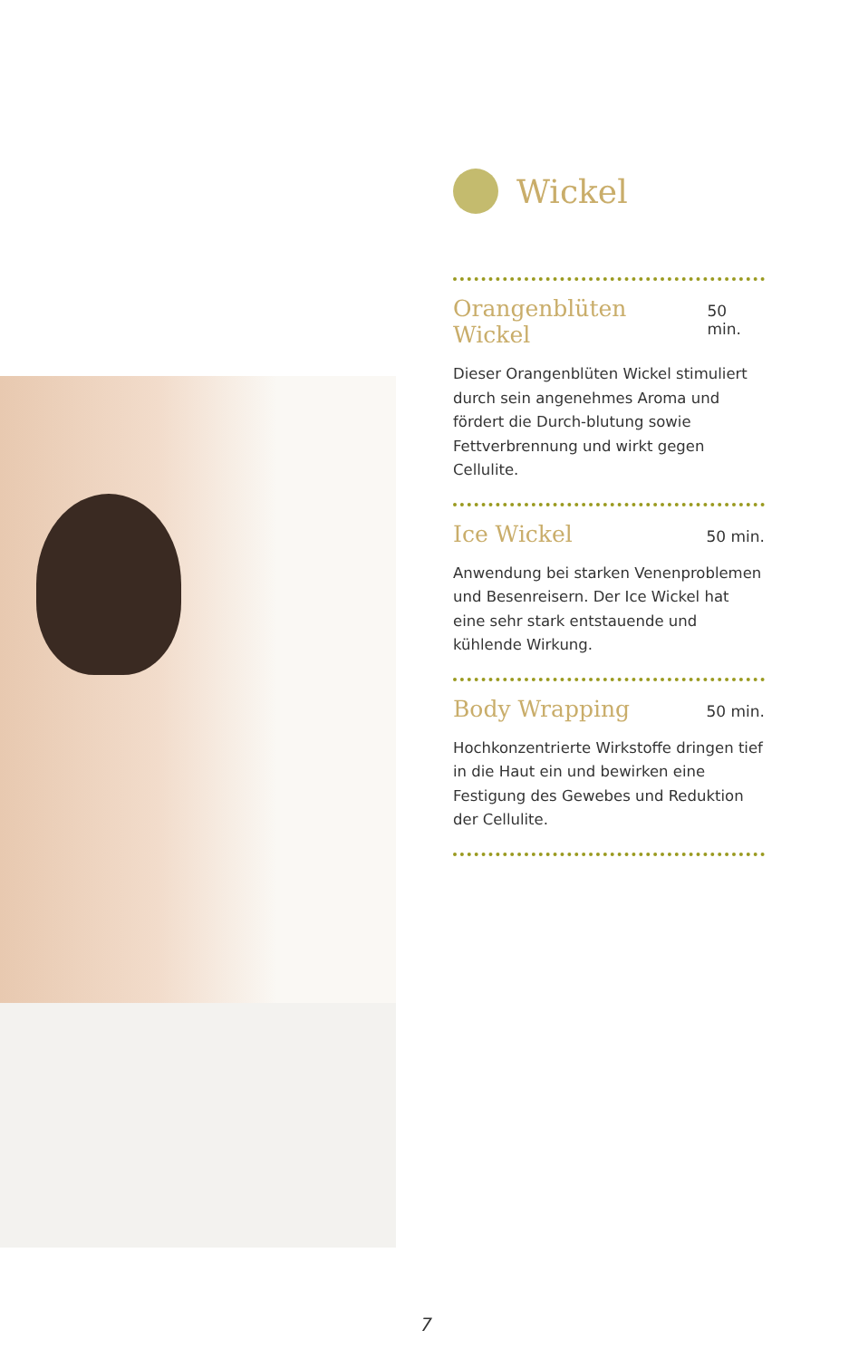Wickel
Orangenblüten Wickel
50 min.
Dieser Orangenblüten Wickel stimuliert durch sein angenehmes Aroma und fördert die Durch-blutung sowie Fettverbrennung und wirkt gegen Cellulite.
Ice Wickel
50 min.
Anwendung bei starken Venenproblemen und Besenreisern. Der Ice Wickel hat eine sehr stark entstauende und kühlende Wirkung.
Body Wrapping
50 min.
Hochkonzentrierte Wirkstoffe dringen tief in die Haut ein und bewirken eine Festigung des Gewebes und Reduktion der Cellulite.
7